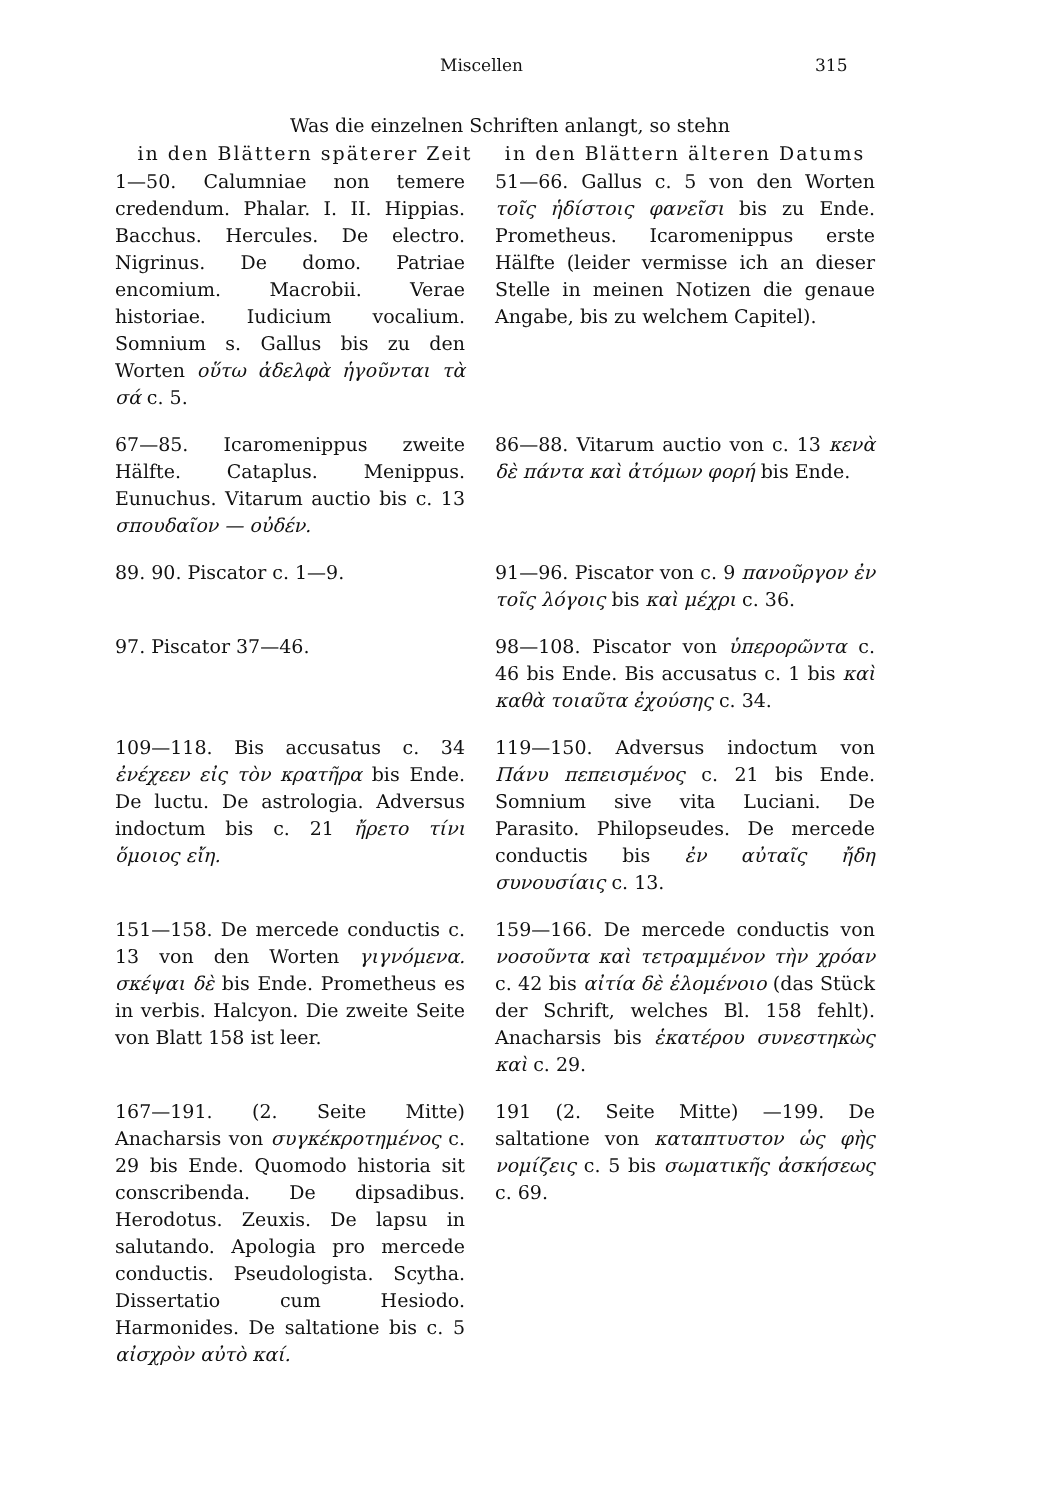Miscellen 315
Was die einzelnen Schriften anlangt, so stehn
| in den Blättern späterer Zeit | in den Blättern älteren Datums |
| --- | --- |
| 1—50. Calumniae non temere credendum. Phalar. I. II. Hippias. Bacchus. Hercules. De electro. Nigrinus. De domo. Patriae encomium. Macrobii. Verae historiae. Iudicium vocalium. Somnium s. Gallus bis zu den Worten οὕτω ἀδελφὰ ἡγοῦνται τὰ σά c. 5. | 51—66. Gallus c. 5 von den Worten τοῖς ἡδίστοις φανεῖσι bis zu Ende. Prometheus. Icaromenippus erste Hälfte (leider vermisse ich an dieser Stelle in meinen Notizen die genaue Angabe, bis zu welchem Capitel). |
| 67—85. Icaromenippus zweite Hälfte. Cataplus. Menippus. Eunuchus. Vitarum auctio bis c. 13 σπουδαῖον — οὐδέν. | 86—88. Vitarum auctio von c. 13 κενὰ δὲ πάντα καὶ ἀτόμων φορή bis Ende. |
| 89. 90. Piscator c. 1—9. | 91—96. Piscator von c. 9 πανοῦργον ἐν τοῖς λόγοις bis καὶ μέχρι c. 36. |
| 97. Piscator 37—46. | 98—108. Piscator von ὑπερορῶντα c. 46 bis Ende. Bis accusatus c. 1 bis καὶ καθὰ τοιαῦτα ἐχούσης c. 34. |
| 109—118. Bis accusatus c. 34 ἐνέχεεν εἰς τὸν κρατῆρα bis Ende. De luctu. De astrologia. Adversus indoctum bis c. 21 ἤρετο τίνι ὅμοιος εἴη. | 119—150. Adversus indoctum von Πάνυ πεπεισμένος c. 21 bis Ende. Somnium sive vita Luciani. De Parasito. Philopseudes. De mercede conductis bis ἐν αὐταῖς ἤδη συνουσίαις c. 13. |
| 151—158. De mercede conductis c. 13 von den Worten γιγνόμενα. σκέψαι δὲ bis Ende. Prometheus es in verbis. Halcyon. Die zweite Seite von Blatt 158 ist leer. | 159—166. De mercede conductis von νοσοῦντα καὶ τετραμμένον τὴν χρόαν c. 42 bis αἰτία δὲ ἑλομένοιο (das Stück der Schrift, welches Bl. 158 fehlt). Anacharsis bis ἑκατέρου συνεστηκὼς καὶ c. 29. |
| 167—191. (2. Seite Mitte) Anacharsis von συγκέκροτημένος c. 29 bis Ende. Quomodo historia sit conscribenda. De dipsadibus. Herodotus. Zeuxis. De lapsu in salutando. Apologia pro mercede conductis. Pseudologista. Scytha. Dissertatio cum Hesiodo. Harmonides. De saltatione bis c. 5 αἰσχρὸν αὐτὸ καί. | 191 (2. Seite Mitte) —199. De saltatione von καταπτυστον ὡς φὴς νομίζεις c. 5 bis σωματικῆς ἀσκήσεως c. 69. |